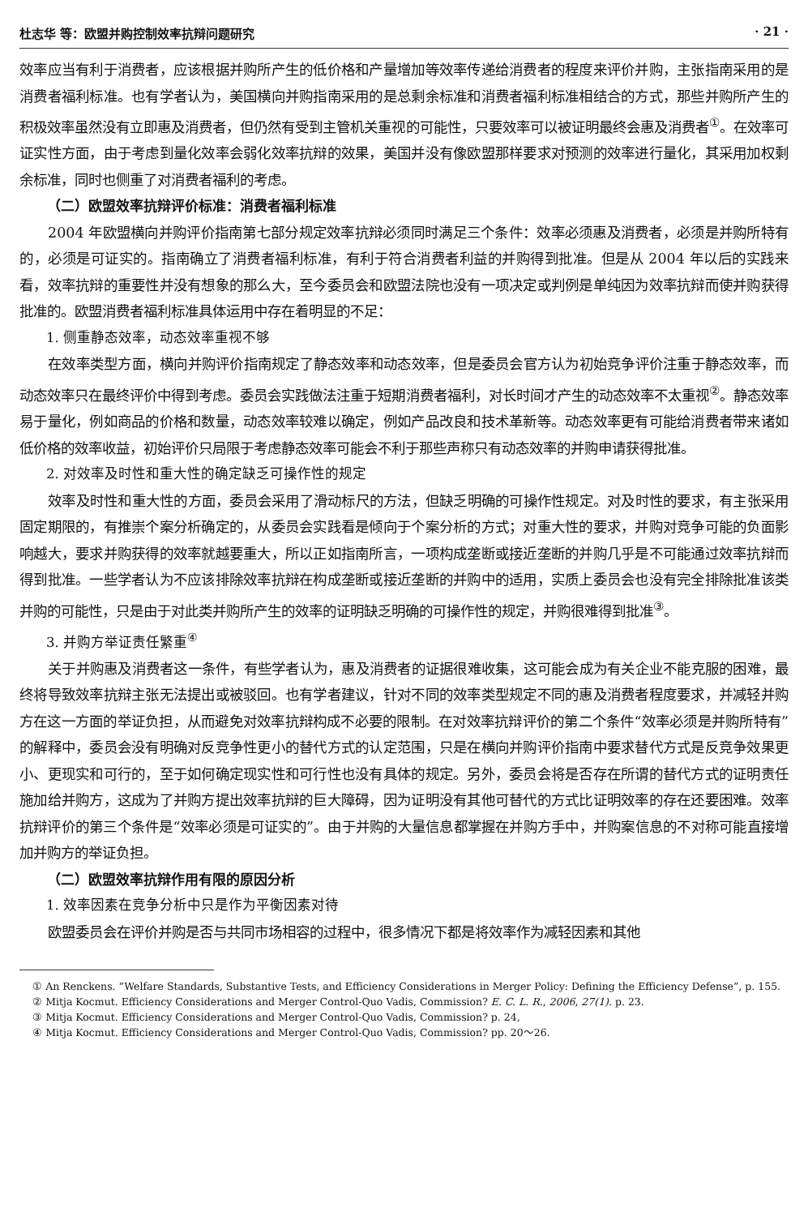杜志华 等：欧盟并购控制效率抗辩问题研究 · 21 ·
效率应当有利于消费者，应该根据并购所产生的低价格和产量增加等效率传递给消费者的程度来评价并购，主张指南采用的是消费者福利标准。也有学者认为，美国横向并购指南采用的是总剩余标准和消费者福利标准相结合的方式，那些并购所产生的积极效率虽然没有立即惠及消费者，但仍然有受到主管机关重视的可能性，只要效率可以被证明最终会惠及消费者<sup>①</sup>。在效率可证实性方面，由于考虑到量化效率会弱化效率抗辩的效果，美国并没有像欧盟那样要求对预测的效率进行量化，其采用加权剩余标准，同时也侧重了对消费者福利的考虑。
（二）欧盟效率抗辩评价标准：消费者福利标准
2004 年欧盟横向并购评价指南第七部分规定效率抗辩必须同时满足三个条件：效率必须惠及消费者，必须是并购所特有的，必须是可证实的。指南确立了消费者福利标准，有利于符合消费者利益的并购得到批准。但是从 2004 年以后的实践来看，效率抗辩的重要性并没有想象的那么大，至今委员会和欧盟法院也没有一项决定或判例是单纯因为效率抗辩而使并购获得批准的。欧盟消费者福利标准具体运用中存在着明显的不足：
1. 侧重静态效率，动态效率重视不够
在效率类型方面，横向并购评价指南规定了静态效率和动态效率，但是委员会官方认为初始竞争评价注重于静态效率，而动态效率只在最终评价中得到考虑。委员会实践做法注重于短期消费者福利，对长时间才产生的动态效率不太重视<sup>②</sup>。静态效率易于量化，例如商品的价格和数量，动态效率较难以确定，例如产品改良和技术革新等。动态效率更有可能给消费者带来诸如低价格的效率收益，初始评价只局限于考虑静态效率可能会不利于那些声称只有动态效率的并购申请获得批准。
2. 对效率及时性和重大性的确定缺乏可操作性的规定
效率及时性和重大性的方面，委员会采用了滑动标尺的方法，但缺乏明确的可操作性规定。对及时性的要求，有主张采用固定期限的，有推崇个案分析确定的，从委员会实践看是倾向于个案分析的方式；对重大性的要求，并购对竞争可能的负面影响越大，要求并购获得的效率就越要重大，所以正如指南所言，一项构成垄断或接近垄断的并购几乎是不可能通过效率抗辩而得到批准。一些学者认为不应该排除效率抗辩在构成垄断或接近垄断的并购中的适用，实质上委员会也没有完全排除批准该类并购的可能性，只是由于对此类并购所产生的效率的证明缺乏明确的可操作性的规定，并购很难得到批准<sup>③</sup>。
3. 并购方举证责任繁重<sup>④</sup>
关于并购惠及消费者这一条件，有些学者认为，惠及消费者的证据很难收集，这可能会成为有关企业不能克服的困难，最终将导致效率抗辩主张无法提出或被驳回。也有学者建议，针对不同的效率类型规定不同的惠及消费者程度要求，并减轻并购方在这一方面的举证负担，从而避免对效率抗辩构成不必要的限制。在对效率抗辩评价的第二个条件“效率必须是并购所特有”的解释中，委员会没有明确对反竞争性更小的替代方式的认定范围，只是在横向并购评价指南中要求替代方式是反竞争效果更小、更现实和可行的，至于如何确定现实性和可行性也没有具体的规定。另外，委员会将是否存在所谓的替代方式的证明责任施加给并购方，这成为了并购方提出效率抗辩的巨大障碍，因为证明没有其他可替代的方式比证明效率的存在还要困难。效率抗辩评价的第三个条件是“效率必须是可证实的”。由于并购的大量信息都掌握在并购方手中，并购案信息的不对称可能直接增加并购方的举证负担。
（二）欧盟效率抗辩作用有限的原因分析
1. 效率因素在竞争分析中只是作为平衡因素对待
欧盟委员会在评价并购是否与共同市场相容的过程中，很多情况下都是将效率作为减轻因素和其他
① An Renckens. “Welfare Standards, Substantive Tests, and Efficiency Considerations in Merger Policy: Defining the Efficiency Defense”, p. 155.
② Mitja Kocmut. Efficiency Considerations and Merger Control-Quo Vadis, Commission? E. C. L. R., 2006, 27(1). p. 23.
③ Mitja Kocmut. Efficiency Considerations and Merger Control-Quo Vadis, Commission? p. 24,
④ Mitja Kocmut. Efficiency Considerations and Merger Control-Quo Vadis, Commission? pp. 20～26.